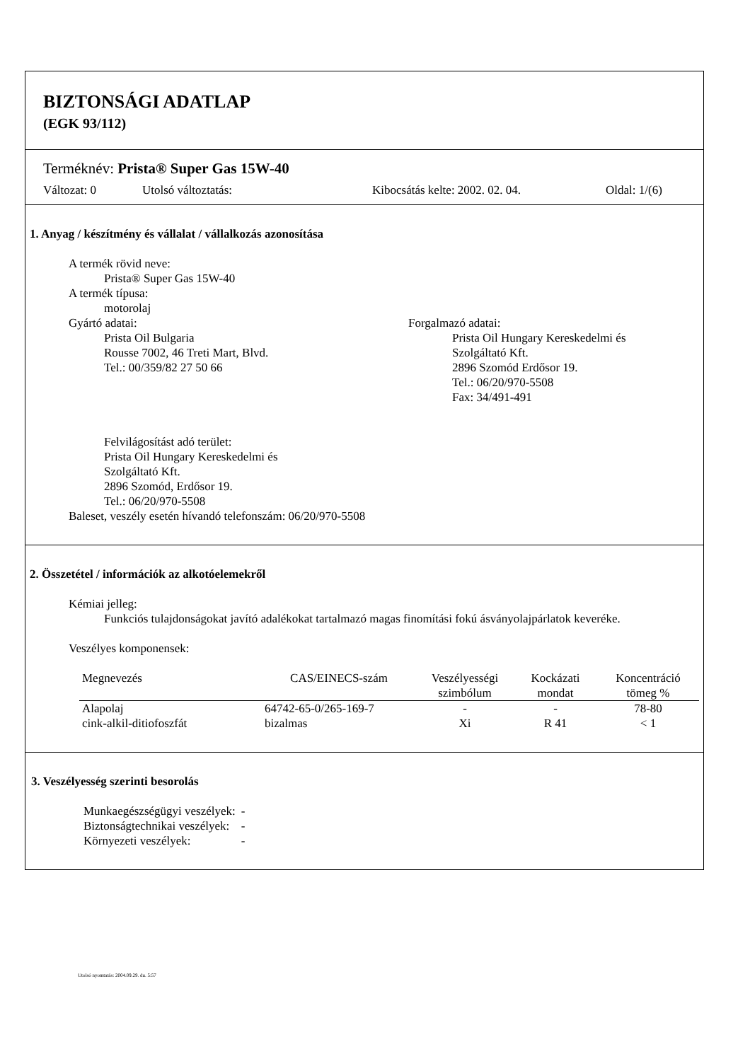BIZTONSÁGI ADATLAP
(EGK 93/112)
Terméknév: Prista® Super Gas 15W-40
Változat: 0 Utolsó változtatás: Kibocsátás kelte: 2002. 02. 04. Oldal: 1/(6)
1. Anyag / készítmény és vállalat / vállalkozás azonosítása
A termék rövid neve:
Prista® Super Gas 15W-40
A termék típusa:
motorolaj
Gyártó adatai:
Prista Oil Bulgaria
Rousse 7002, 46 Treti Mart, Blvd.
Tel.: 00/359/82 27 50 66
Forgalmazó adatai:
Prista Oil Hungary Kereskedelmi és
Szolgáltató Kft.
2896 Szomód Erdősor 19.
Tel.: 06/20/970-5508
Fax: 34/491-491
Felvilágosítást adó terület:
Prista Oil Hungary Kereskedelmi és
Szolgáltató Kft.
2896 Szomód, Erdősor 19.
Tel.: 06/20/970-5508
Baleset, veszély esetén hívandó telefonszám: 06/20/970-5508
2. Összetétel / információk az alkotóelemekről
Kémiai jelleg:
Funkciós tulajdonságokat javító adalékokat tartalmazó magas finomítási fokú ásványolajpárlatok keveréke.
Veszélyes komponensek:
| Megnevezés | CAS/EINECS-szám | Veszélyességi szimbólum | Kockázati mondat | Koncentráció tömeg % |
| --- | --- | --- | --- | --- |
| Alapolaj | 64742-65-0/265-169-7 | - | - | 78-80 |
| cink-alkil-ditiofoszfát | bizalmas | Xi | R 41 | < 1 |
3. Veszélyesség szerinti besorolás
| Munkaegészségügyi veszélyek: | - |
| Biztonságtechnikai veszélyek: | - |
| Környezeti veszélyek: | - |
Utolsó nyomtatás: 2004.09.29. du. 5:57